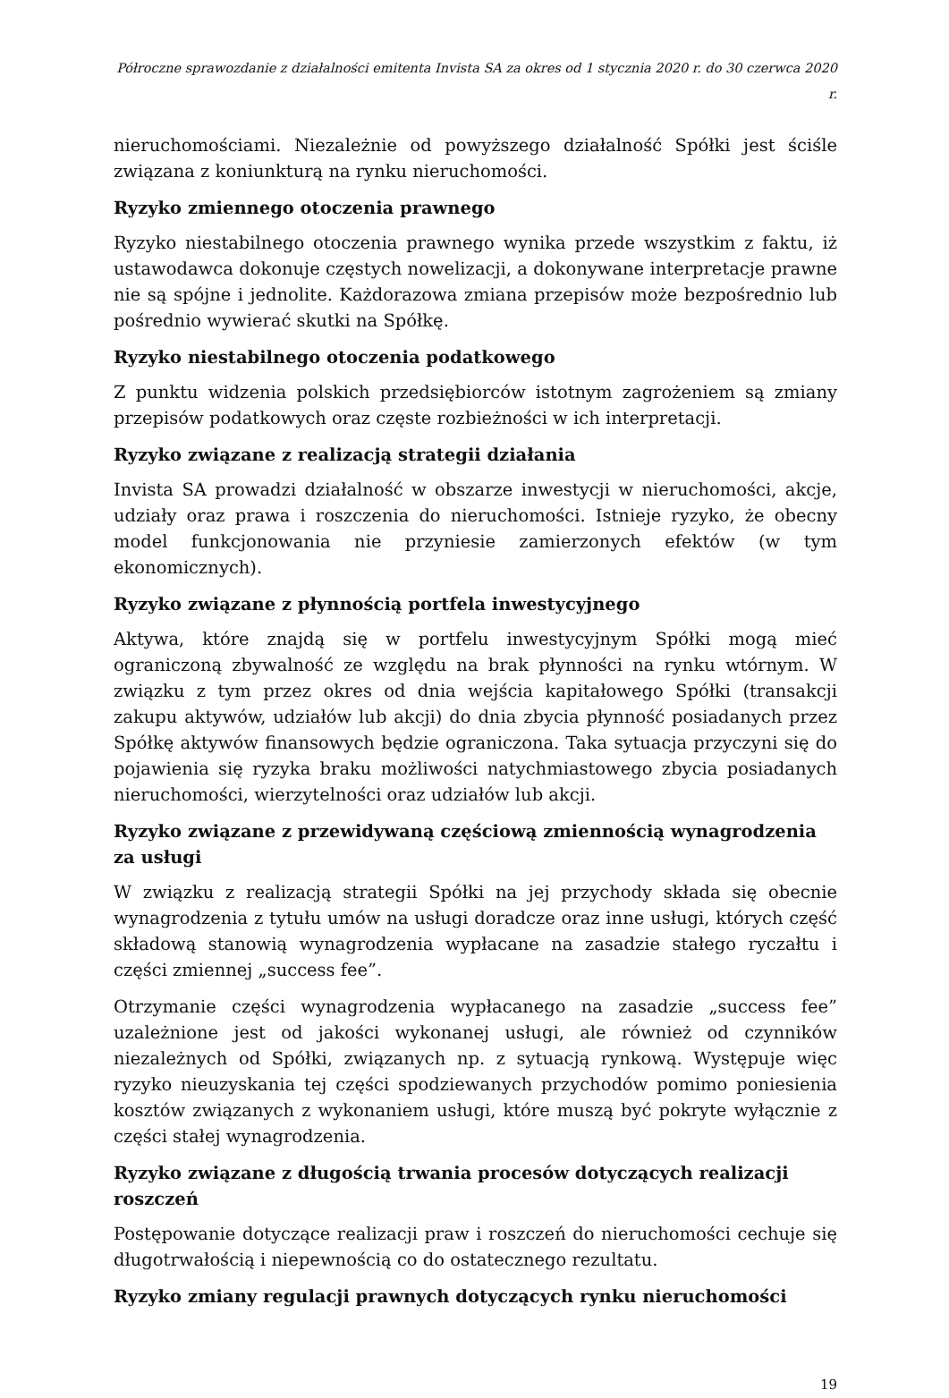Półroczne sprawozdanie z działalności emitenta Invista SA za okres od 1 stycznia 2020 r. do 30 czerwca 2020 r.
nieruchomościami. Niezależnie od powyższego działalność Spółki jest ściśle związana z koniunkturą na rynku nieruchomości.
Ryzyko zmiennego otoczenia prawnego
Ryzyko niestabilnego otoczenia prawnego wynika przede wszystkim z faktu, iż ustawodawca dokonuje częstych nowelizacji, a dokonywane interpretacje prawne nie są spójne i jednolite. Każdorazowa zmiana przepisów może bezpośrednio lub pośrednio wywierać skutki na Spółkę.
Ryzyko niestabilnego otoczenia podatkowego
Z punktu widzenia polskich przedsiębiorców istotnym zagrożeniem są zmiany przepisów podatkowych oraz częste rozbieżności w ich interpretacji.
Ryzyko związane z realizacją strategii działania
Invista SA prowadzi działalność w obszarze inwestycji w nieruchomości, akcje, udziały oraz prawa i roszczenia do nieruchomości. Istnieje ryzyko, że obecny model funkcjonowania nie przyniesie zamierzonych efektów (w tym ekonomicznych).
Ryzyko związane z płynnością portfela inwestycyjnego
Aktywa, które znajdą się w portfelu inwestycyjnym Spółki mogą mieć ograniczoną zbywalność ze względu na brak płynności na rynku wtórnym. W związku z tym przez okres od dnia wejścia kapitałowego Spółki (transakcji zakupu aktywów, udziałów lub akcji) do dnia zbycia płynność posiadanych przez Spółkę aktywów finansowych będzie ograniczona. Taka sytuacja przyczyni się do pojawienia się ryzyka braku możliwości natychmiastowego zbycia posiadanych nieruchomości, wierzytelności oraz udziałów lub akcji.
Ryzyko związane z przewidywaną częściową zmiennością wynagrodzenia za usługi
W związku z realizacją strategii Spółki na jej przychody składa się obecnie wynagrodzenia z tytułu umów na usługi doradcze oraz inne usługi, których część składową stanowią wynagrodzenia wypłacane na zasadzie stałego ryczałtu i części zmiennej „success fee”.
Otrzymanie części wynagrodzenia wypłacanego na zasadzie „success fee” uzależnione jest od jakości wykonanej usługi, ale również od czynników niezależnych od Spółki, związanych np. z sytuacją rynkową. Występuje więc ryzyko nieuzyskania tej części spodziewanych przychodów pomimo poniesienia kosztów związanych z wykonaniem usługi, które muszą być pokryte wyłącznie z części stałej wynagrodzenia.
Ryzyko związane z długością trwania procesów dotyczących realizacji roszczeń
Postępowanie dotyczące realizacji praw i roszczeń do nieruchomości cechuje się długotrwałością i niepewnością co do ostatecznego rezultatu.
Ryzyko zmiany regulacji prawnych dotyczących rynku nieruchomości
19